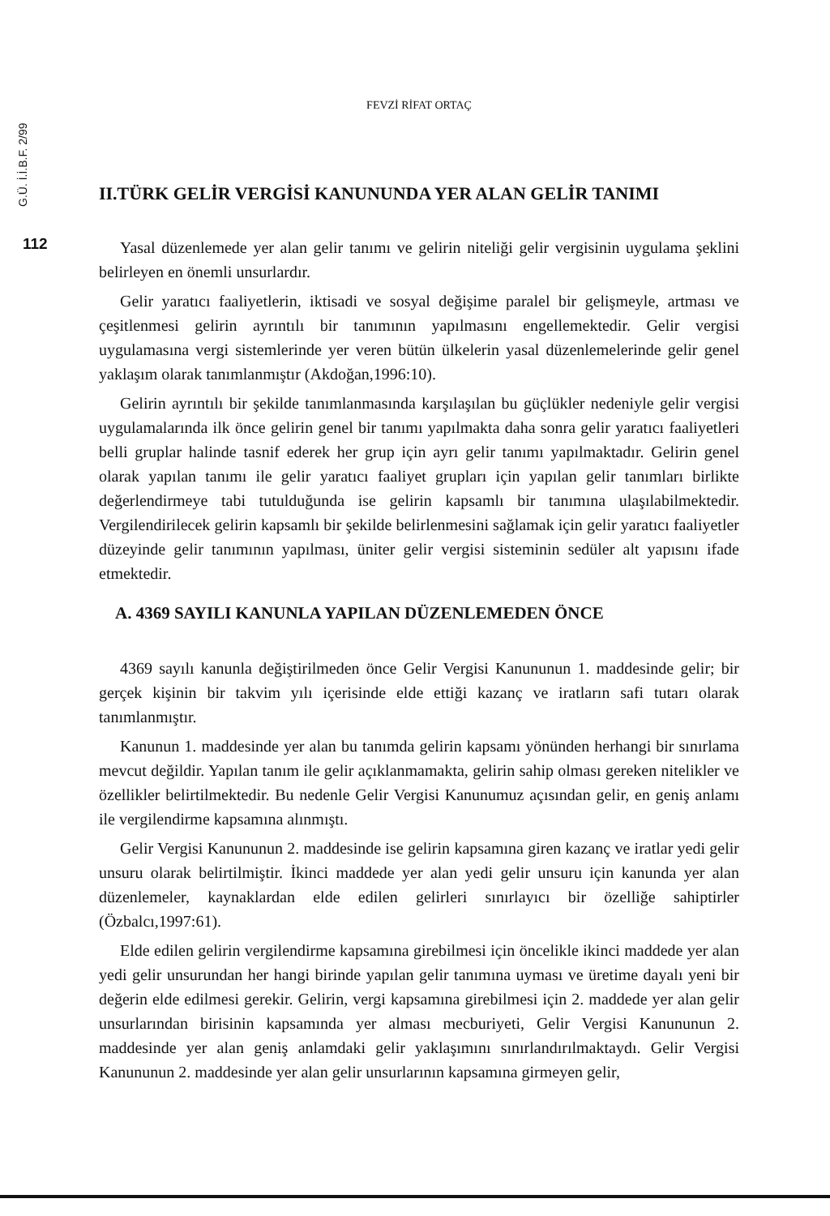G.Ü. İ.İ.B.F. 2/99
112
FEVZİ RİFAT ORTAÇ
II.TÜRK GELİR VERGİSİ KANUNUNDA YER ALAN GELİR TANIMI
Yasal düzenlemede yer alan gelir tanımı ve gelirin niteliği gelir vergisinin uygulama şeklini belirleyen en önemli unsurlardır.
Gelir yaratıcı faaliyetlerin, iktisadi ve sosyal değişime paralel bir gelişmeyle, artması ve çeşitlenmesi gelirin ayrıntılı bir tanımının yapılmasını engellemektedir. Gelir vergisi uygulamasına vergi sistemlerinde yer veren bütün ülkelerin yasal düzenlemelerinde gelir genel yaklaşım olarak tanımlanmıştır (Akdoğan,1996:10).
Gelirin ayrıntılı bir şekilde tanımlanmasında karşılaşılan bu güçlükler nedeniyle gelir vergisi uygulamalarında ilk önce gelirin genel bir tanımı yapılmakta daha sonra gelir yaratıcı faaliyetleri belli gruplar halinde tasnif ederek her grup için ayrı gelir tanımı yapılmaktadır. Gelirin genel olarak yapılan tanımı ile gelir yaratıcı faaliyet grupları için yapılan gelir tanımları birlikte değerlendirmeye tabi tutulduğunda ise gelirin kapsamlı bir tanımına ulaşılabilmektedir. Vergilendirilecek gelirin kapsamlı bir şekilde belirlenmesini sağlamak için gelir yaratıcı faaliyetler düzeyinde gelir tanımının yapılması, üniter gelir vergisi sisteminin sedüler alt yapısını ifade etmektedir.
A. 4369 SAYILI KANUNLA YAPILAN DÜZENLEMEDEN ÖNCE
4369 sayılı kanunla değiştirilmeden önce Gelir Vergisi Kanununun 1. maddesinde gelir; bir gerçek kişinin bir takvim yılı içerisinde elde ettiği kazanç ve iratların safi tutarı olarak tanımlanmıştır.
Kanunun 1. maddesinde yer alan bu tanımda gelirin kapsamı yönünden herhangi bir sınırlama mevcut değildir. Yapılan tanım ile gelir açıklanmamakta, gelirin sahip olması gereken nitelikler ve özellikler belirtilmektedir. Bu nedenle Gelir Vergisi Kanunumuz açısından gelir, en geniş anlamı ile vergilendirme kapsamına alınmıştı.
Gelir Vergisi Kanununun 2. maddesinde ise gelirin kapsamına giren kazanç ve iratlar yedi gelir unsuru olarak belirtilmiştir. İkinci maddede yer alan yedi gelir unsuru için kanunda yer alan düzenlemeler, kaynaklardan elde edilen gelirleri sınırlayıcı bir özelliğe sahiptirler (Özbalcı,1997:61).
Elde edilen gelirin vergilendirme kapsamına girebilmesi için öncelikle ikinci maddede yer alan yedi gelir unsurundan her hangi birinde yapılan gelir tanımına uyması ve üretime dayalı yeni bir değerin elde edilmesi gerekir. Gelirin, vergi kapsamına girebilmesi için 2. maddede yer alan gelir unsurlarından birisinin kapsamında yer alması mecburiyeti, Gelir Vergisi Kanununun 2. maddesinde yer alan geniş anlamdaki gelir yaklaşımını sınırlandırılmaktaydı. Gelir Vergisi Kanununun 2. maddesinde yer alan gelir unsurlarının kapsamına girmeyen gelir,